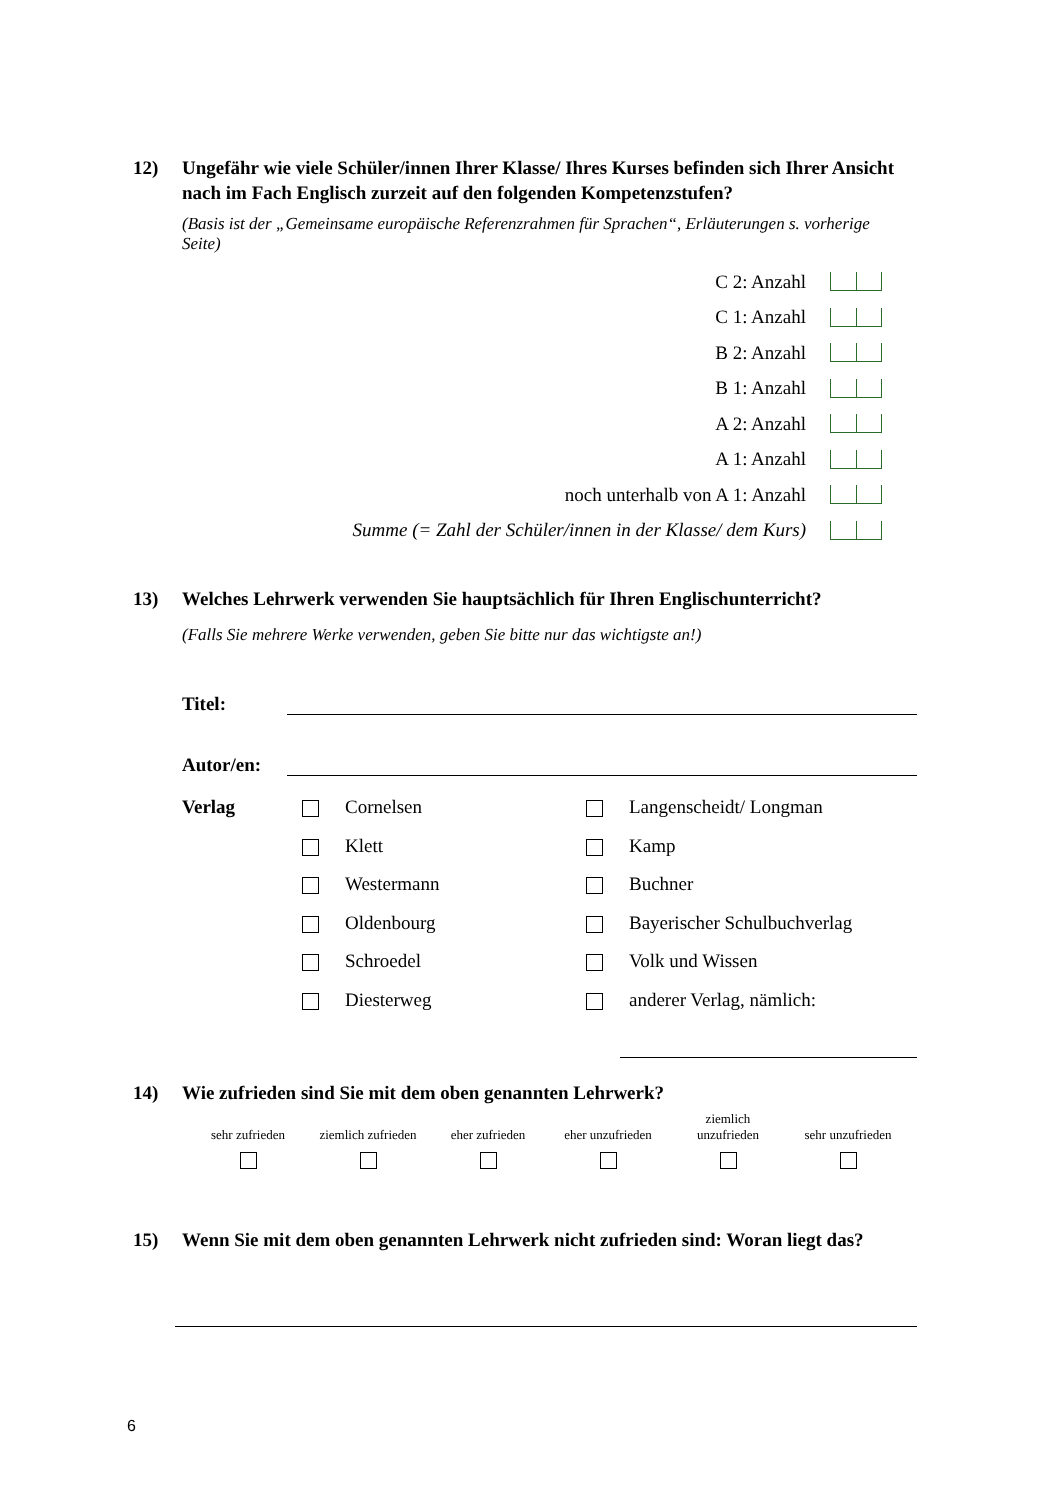12) Ungefähr wie viele Schüler/innen Ihrer Klasse/ Ihres Kurses befinden sich Ihrer Ansicht nach im Fach Englisch zurzeit auf den folgenden Kompetenzstufen?
(Basis ist der „Gemeinsame europäische Referenzrahmen für Sprachen“, Erläuterungen s. vorherige Seite)
C 2: Anzahl
C 1: Anzahl
B 2: Anzahl
B 1: Anzahl
A 2: Anzahl
A 1: Anzahl
noch unterhalb von A 1: Anzahl
Summe (= Zahl der Schüler/innen in der Klasse/ dem Kurs)
13) Welches Lehrwerk verwenden Sie hauptsächlich für Ihren Englischunterricht?
(Falls Sie mehrere Werke verwenden, geben Sie bitte nur das wichtigste an!)
Titel:
Autor/en:
Verlag
Cornelsen
Klett
Westermann
Oldenbourg
Schroedel
Diesterweg
Langenscheidt/ Longman
Kamp
Buchner
Bayerischer Schulbuchverlag
Volk und Wissen
anderer Verlag, nämlich:
14) Wie zufrieden sind Sie mit dem oben genannten Lehrwerk?
sehr zufrieden
ziemlich zufrieden
eher zufrieden
eher unzufrieden
ziemlich
unzufrieden
sehr unzufrieden
15) Wenn Sie mit dem oben genannten Lehrwerk nicht zufrieden sind: Woran liegt das?
6